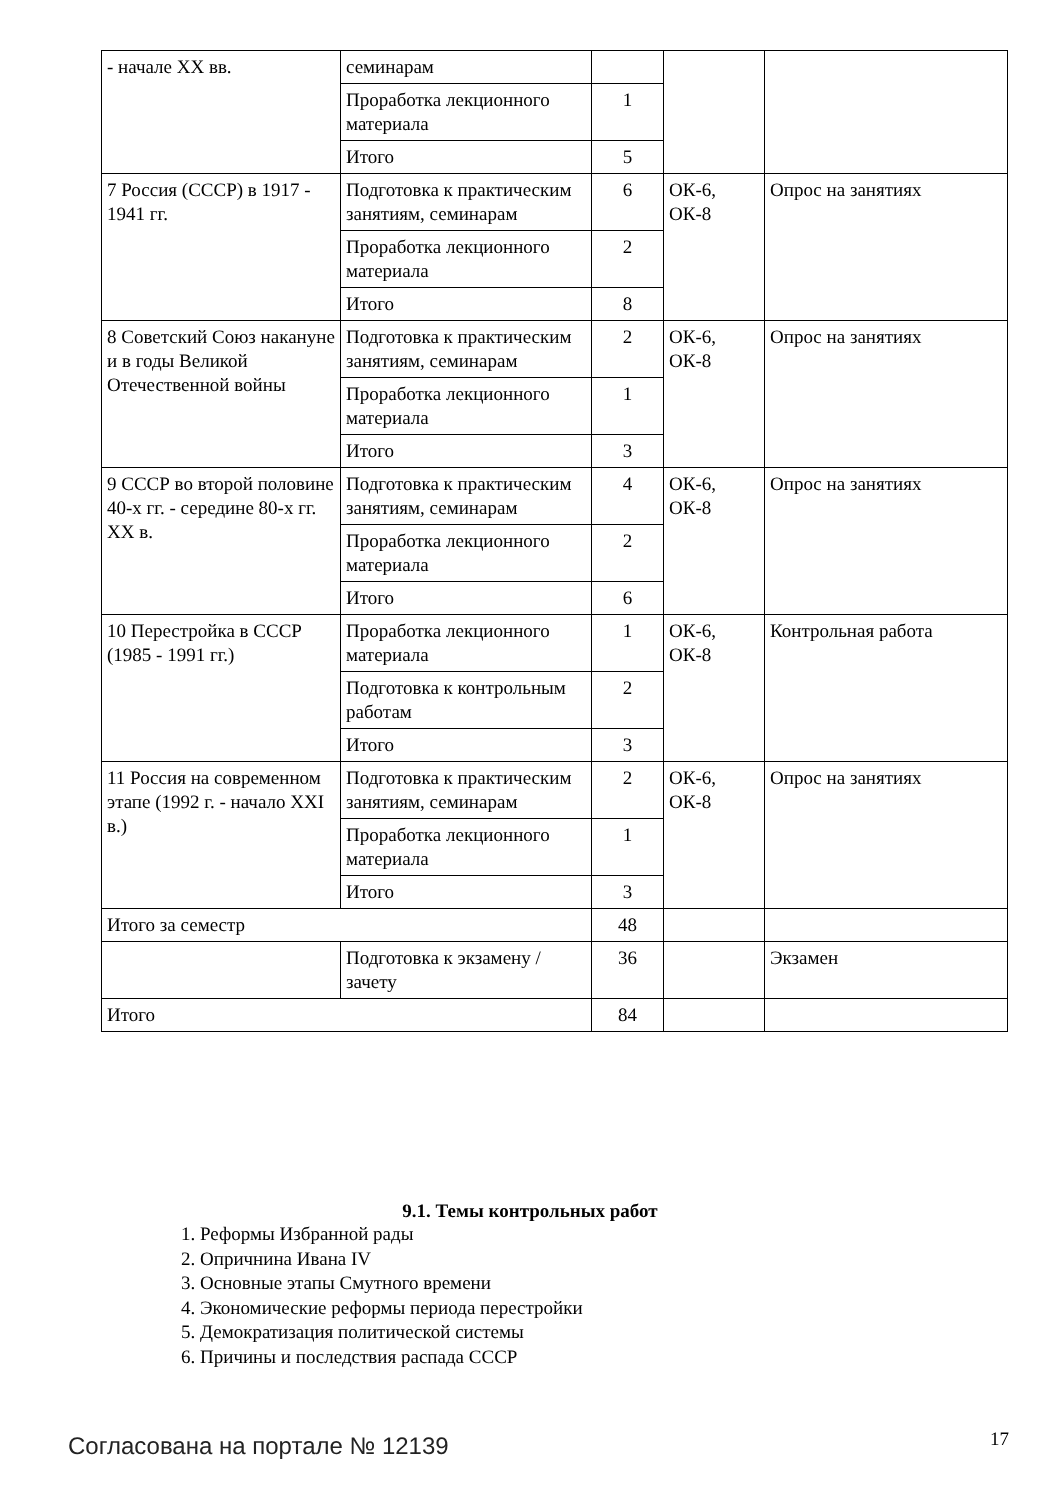| - начале XX вв. | семинарам | | | |
| | Проработка лекционного материала | 1 | | |
| | Итого | 5 | | |
| 7 Россия (СССР) в 1917 - 1941 гг. | Подготовка к практическим занятиям, семинарам | 6 | ОК-6, ОК-8 | Опрос на занятиях |
| | Проработка лекционного материала | 2 | | |
| | Итого | 8 | | |
| 8 Советский Союз накануне и в годы Великой Отечественной войны | Подготовка к практическим занятиям, семинарам | 2 | ОК-6, ОК-8 | Опрос на занятиях |
| | Проработка лекционного материала | 1 | | |
| | Итого | 3 | | |
| 9 СССР во второй половине 40-х гг. - середине 80-х гг. XX в. | Подготовка к практическим занятиям, семинарам | 4 | ОК-6, ОК-8 | Опрос на занятиях |
| | Проработка лекционного материала | 2 | | |
| | Итого | 6 | | |
| 10 Перестройка в СССР (1985 - 1991 гг.) | Проработка лекционного материала | 1 | ОК-6, ОК-8 | Контрольная работа |
| | Подготовка к контрольным работам | 2 | | |
| | Итого | 3 | | |
| 11 Россия на современном этапе (1992 г. - начало XXI в.) | Подготовка к практическим занятиям, семинарам | 2 | ОК-6, ОК-8 | Опрос на занятиях |
| | Проработка лекционного материала | 1 | | |
| | Итого | 3 | | |
| Итого за семестр | | 48 | | |
| | Подготовка к экзамену / зачету | 36 | | Экзамен |
| Итого | | 84 | | |
9.1. Темы контрольных работ
1. Реформы Избранной рады
2. Опричнина Ивана IV
3. Основные этапы Смутного времени
4. Экономические реформы периода перестройки
5. Демократизация политической системы
6. Причины и последствия распада СССР
Согласована на портале № 12139 17